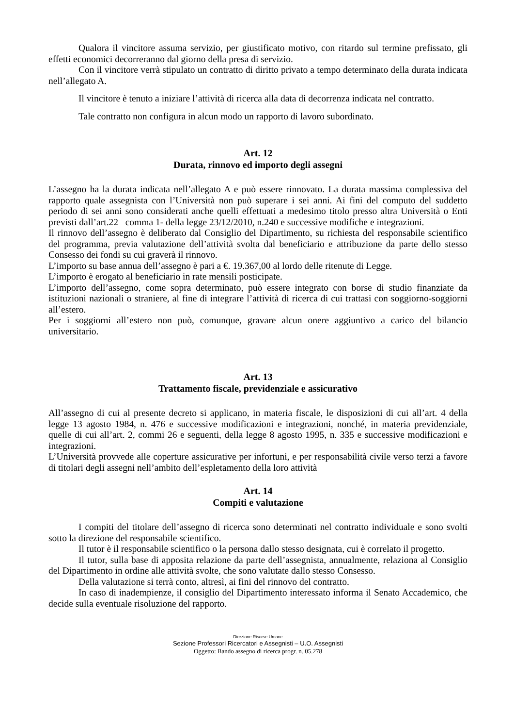Qualora il vincitore assuma servizio, per giustificato motivo, con ritardo sul termine prefissato, gli effetti economici decorreranno dal giorno della presa di servizio.
Con il vincitore verrà stipulato un contratto di diritto privato a tempo determinato della durata indicata nell’allegato A.
Il vincitore è tenuto a iniziare l’attività di ricerca alla data di decorrenza indicata nel contratto.
Tale contratto non configura in alcun modo un rapporto di lavoro subordinato.
Art. 12
Durata, rinnovo ed importo degli assegni
L’assegno ha la durata indicata nell’allegato A e può essere rinnovato. La durata massima complessiva del rapporto quale assegnista con l’Università non può superare i sei anni. Ai fini del computo del suddetto periodo di sei anni sono considerati anche quelli effettuati a medesimo titolo presso altra Università o Enti previsti dall’art.22 –comma 1- della legge 23/12/2010, n.240 e successive modifiche e integrazioni.
Il rinnovo dell’assegno è deliberato dal Consiglio del Dipartimento, su richiesta del responsabile scientifico del programma, previa valutazione dell’attività svolta dal beneficiario e attribuzione da parte dello stesso Consesso dei fondi su cui graverà il rinnovo.
L’importo su base annua dell’assegno è pari a €. 19.367,00 al lordo delle ritenute di Legge.
L’importo è erogato al beneficiario in rate mensili posticipate.
L’importo dell’assegno, come sopra determinato, può essere integrato con borse di studio finanziate da istituzioni nazionali o straniere, al fine di integrare l’attività di ricerca di cui trattasi con soggiorno-soggiorni all’estero.
Per i soggiorni all’estero non può, comunque, gravare alcun onere aggiuntivo a carico del bilancio universitario.
Art. 13
Trattamento fiscale, previdenziale e assicurativo
All’assegno di cui al presente decreto si applicano, in materia fiscale, le disposizioni di cui all’art. 4 della legge 13 agosto 1984, n. 476 e successive modificazioni e integrazioni, nonché, in materia previdenziale, quelle di cui all’art. 2, commi 26 e seguenti, della legge 8 agosto 1995, n. 335 e successive modificazioni e integrazioni.
L’Università provvede alle coperture assicurative per infortuni, e per responsabilità civile verso terzi a favore di titolari degli assegni nell’ambito dell’espletamento della loro attività
Art. 14
Compiti e valutazione
I compiti del titolare dell’assegno di ricerca sono determinati nel contratto individuale e sono svolti sotto la direzione del responsabile scientifico.
Il tutor è il responsabile scientifico o la persona dallo stesso designata, cui è correlato il progetto.
Il tutor, sulla base di apposita relazione da parte dell’assegnista, annualmente, relaziona al Consiglio del Dipartimento in ordine alle attività svolte, che sono valutate dallo stesso Consesso.
Della valutazione si terrà conto, altresì, ai fini del rinnovo del contratto.
In caso di inadempienze, il consiglio del Dipartimento interessato informa il Senato Accademico, che decide sulla eventuale risoluzione del rapporto.
Direzione Risorse Umane
Sezione Professori Ricercatori e Assegnisti – U.O. Assegnisti
Oggetto: Bando assegno di ricerca progr. n. 05.278